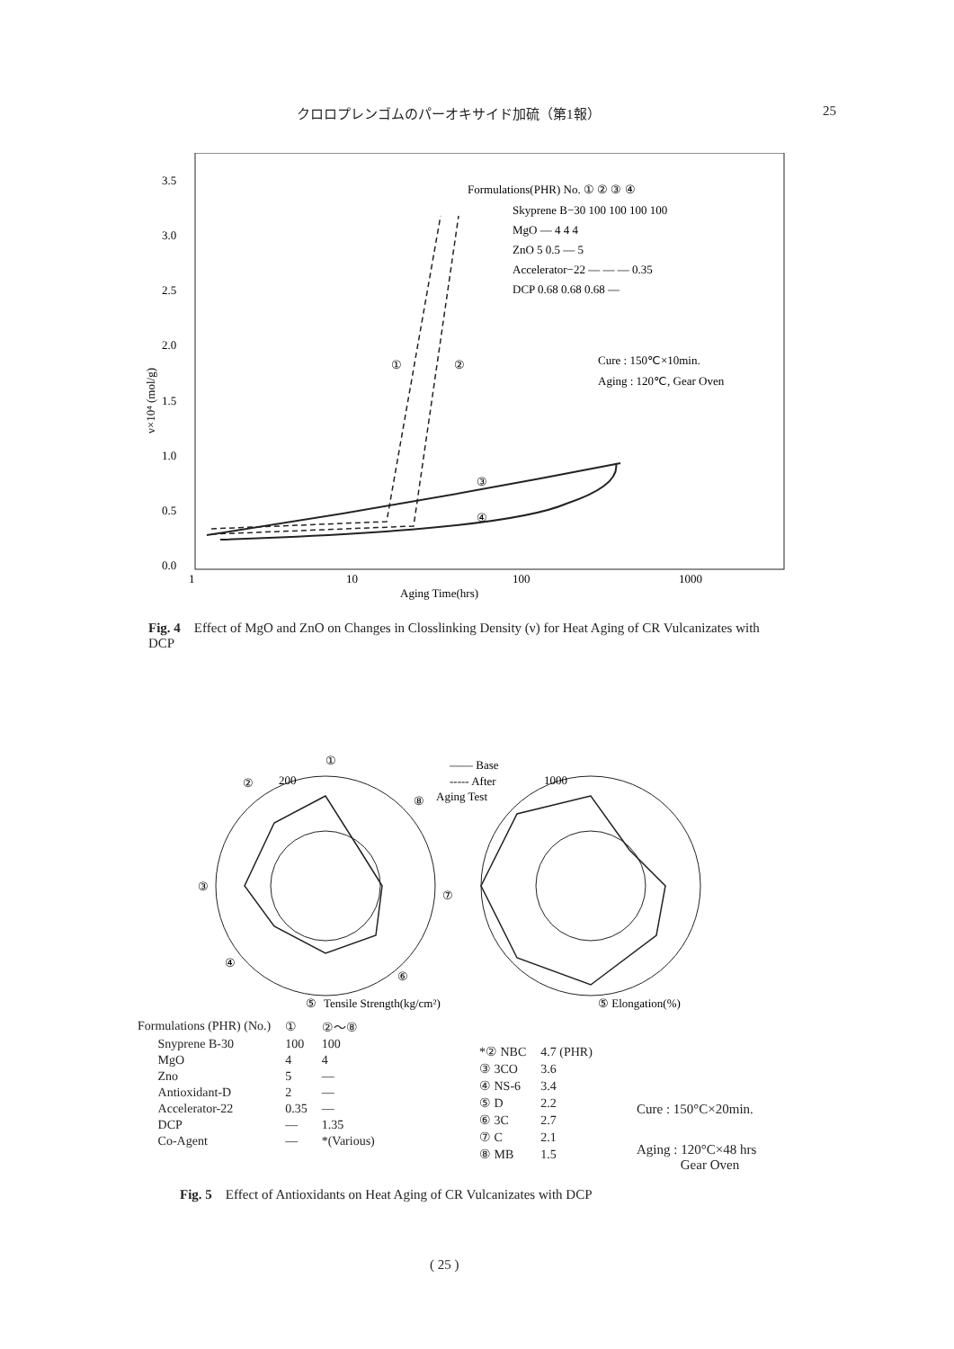クロロプレンゴムのパーオキサイド加硫（第1報） 25
3.5
3.0
2.5
2.0
1.5
1.0
0.5
0.0
ν×10⁴ (mol/g)
1
10
100
1000
Aging Time(hrs)
①
②
③
④
Formulations(PHR) No. ① ② ③ ④
Skyprene B−30 100 100 100 100
MgO — 4 4 4
ZnO 5 0.5 — 5
Accelerator−22 — — — 0.35
DCP 0.68 0.68 0.68 —
Cure : 150℃×10min.
Aging : 120℃, Gear Oven
Fig. 4 Effect of MgO and ZnO on Changes in Closslinking Density (ν) for Heat Aging of CR Vulcanizates with DCP
①
②
③
④
⑤
⑥
⑦
⑧
—— Base
----- After
Aging Test
Tensile Strength(kg/cm²)
⑤ Elongation(%)
200
1000
| Formulations (PHR) (No.) | | ① | ②〜⑧ |
| | Snyprene B-30 | 100 | 100 |
| | MgO | 4 | 4 |
| | Zno | 5 | — |
| | Antioxidant-D | 2 | — |
| | Accelerator-22 | 0.35 | — |
| | DCP | — | 1.35 |
| | Co-Agent | — | *(Various) |
| *② NBC | 4.7 (PHR) |
| ③ 3CO | 3.6 |
| ④ NS-6 | 3.4 |
| ⑤ D | 2.2 |
| ⑥ 3C | 2.7 |
| ⑦ C | 2.1 |
| ⑧ MB | 1.5 |
Cure : 150°C×20min.
Aging : 120°C×48 hrs
Gear Oven
Fig. 5 Effect of Antioxidants on Heat Aging of CR Vulcanizates with DCP
( 25 )